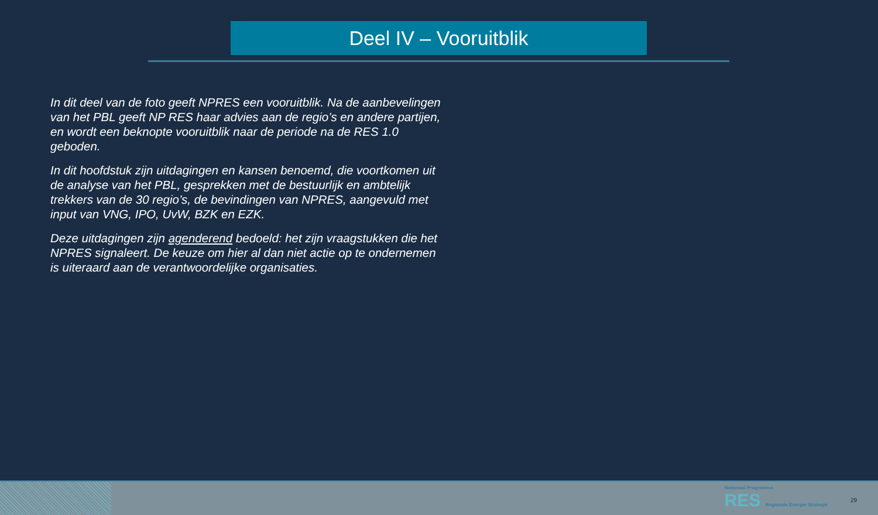Deel IV – Vooruitblik
In dit deel van de foto geeft NPRES een vooruitblik. Na de aanbevelingen van het PBL geeft NP RES haar advies aan de regio’s en andere partijen, en wordt een beknopte vooruitblik naar de periode na de RES 1.0 geboden.
In dit hoofdstuk zijn uitdagingen en kansen benoemd, die voortkomen uit de analyse van het PBL, gesprekken met de bestuurlijk en ambtelijk trekkers van de 30 regio’s, de bevindingen van NPRES, aangevuld met input van VNG, IPO, UvW, BZK en EZK.
Deze uitdagingen zijn agenderend bedoeld: het zijn vraagstukken die het NPRES signaleert. De keuze om hier al dan niet actie op te ondernemen is uiteraard aan de verantwoordelijke organisaties.
Nationaal Programma
RES Regionale Energie Strategie
29